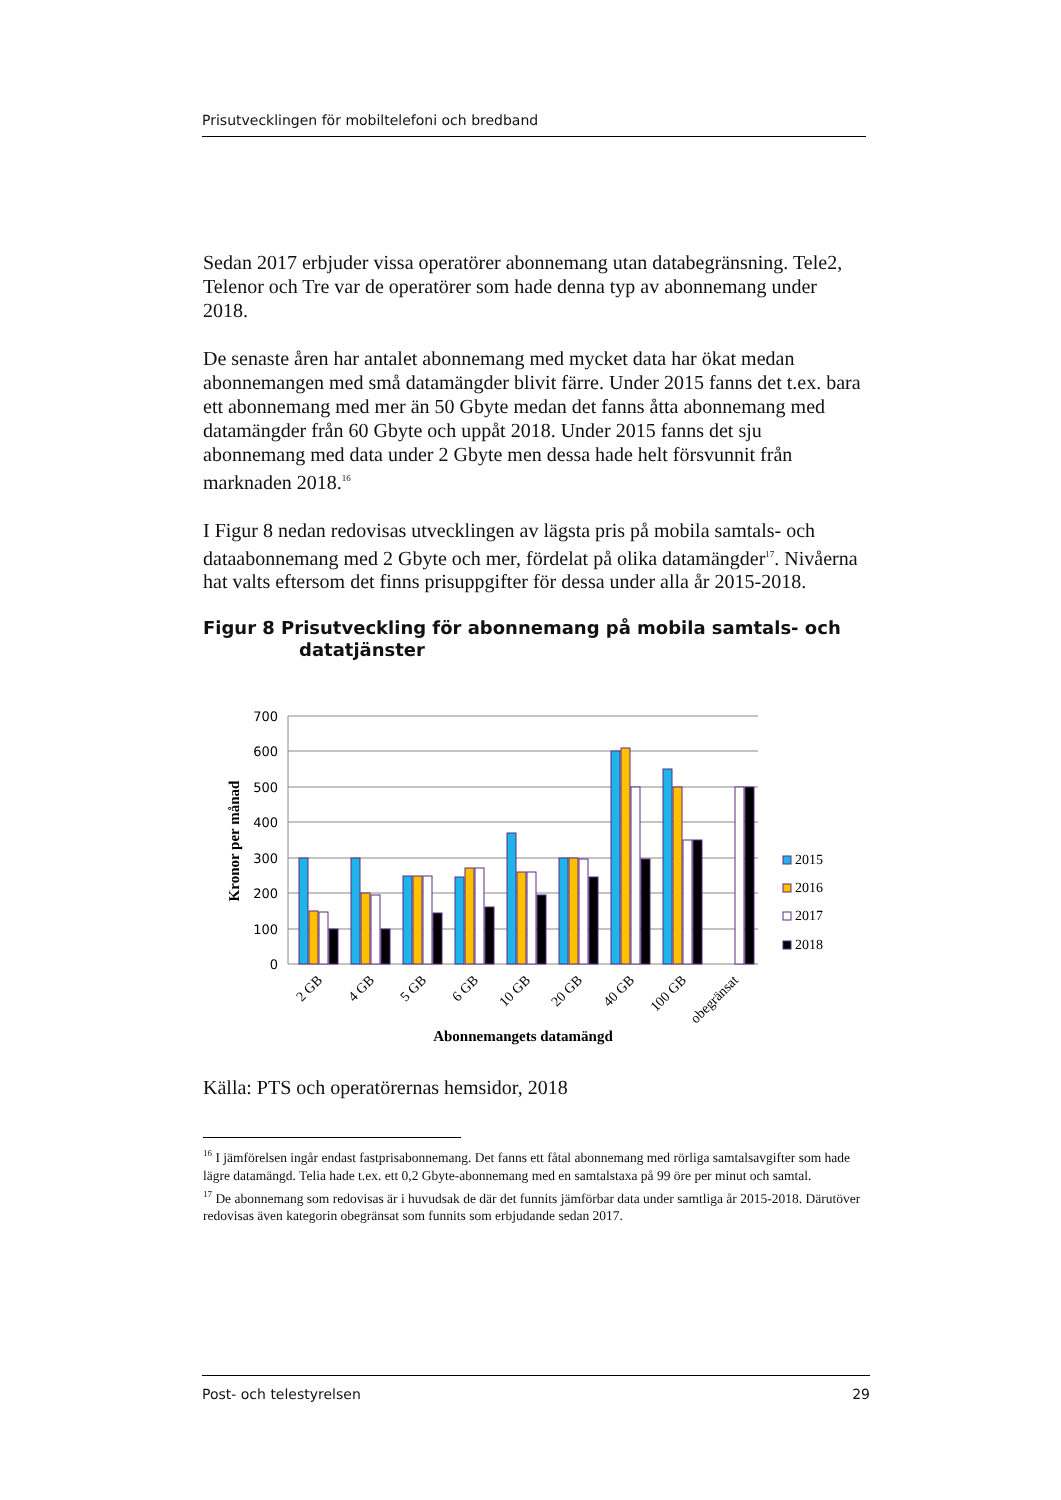Prisutvecklingen för mobiltelefoni och bredband
Sedan 2017 erbjuder vissa operatörer abonnemang utan databegränsning. Tele2, Telenor och Tre var de operatörer som hade denna typ av abonnemang under 2018.
De senaste åren har antalet abonnemang med mycket data har ökat medan abonnemangen med små datamängder blivit färre. Under 2015 fanns det t.ex. bara ett abonnemang med mer än 50 Gbyte medan det fanns åtta abonnemang med datamängder från 60 Gbyte och uppåt 2018. Under 2015 fanns det sju abonnemang med data under 2 Gbyte men dessa hade helt försvunnit från marknaden 2018.<sup>16</sup>
I Figur 8 nedan redovisas utvecklingen av lägsta pris på mobila samtals- och dataabonnemang med 2 Gbyte och mer, fördelat på olika datamängder<sup>17</sup>. Nivåerna hat valts eftersom det finns prisuppgifter för dessa under alla år 2015-2018.
Figur 8 Prisutveckling för abonnemang på mobila samtals- och datatjänster
700
600
500
400
300
200
100
0
Kronor per månad
2015
2016
2017
2018
2 GB
4 GB
5 GB
6 GB
10 GB
20 GB
40 GB
100 GB
obegränsat
Abonnemangets datamängd
Källa: PTS och operatörernas hemsidor, 2018
<sup>16</sup> I jämförelsen ingår endast fastprisabonnemang. Det fanns ett fåtal abonnemang med rörliga samtalsavgifter som hade lägre datamängd. Telia hade t.ex. ett 0,2 Gbyte-abonnemang med en samtalstaxa på 99 öre per minut och samtal.
<sup>17</sup> De abonnemang som redovisas är i huvudsak de där det funnits jämförbar data under samtliga år 2015-2018. Därutöver redovisas även kategorin obegränsat som funnits som erbjudande sedan 2017.
Post- och telestyrelsen 29